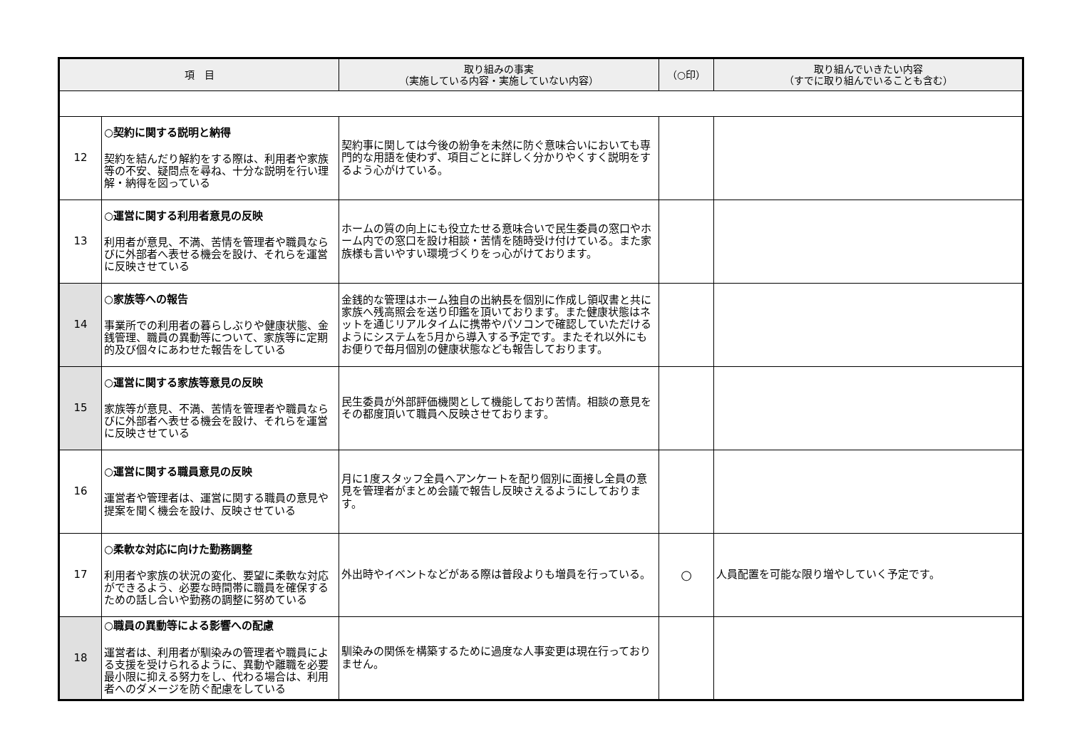| 項 目 | | 取り組みの事実 （実施している内容・実施していない内容） | （○印） | 取り組んでいきたい内容 （すでに取り組んでいることも含む） |
| --- | --- | --- | --- | --- |
| 12 | ○契約に関する説明と納得 契約を結んだり解約をする際は、利用者や家族等の不安、疑問点を尋ね、十分な説明を行い理解・納得を図っている | 契約事に関しては今後の紛争を未然に防ぐ意味合いにおいても専門的な用語を使わず、項目ごとに詳しく分かりやくすく説明をするよう心がけている。 | | |
| 13 | ○運営に関する利用者意見の反映 利用者が意見、不満、苦情を管理者や職員ならびに外部者へ表せる機会を設け、それらを運営に反映させている | ホームの質の向上にも役立たせる意味合いで民生委員の窓口やホーム内での窓口を設け相談・苦情を随時受け付けている。また家族様も言いやすい環境づくりをっ心がけております。 | | |
| 14 | ○家族等への報告 事業所での利用者の暮らしぶりや健康状態、金銭管理、職員の異動等について、家族等に定期的及び個々にあわせた報告をしている | 金銭的な管理はホーム独自の出納長を個別に作成し領収書と共に家族へ残高照会を送り印鑑を頂いております。また健康状態はネットを通じリアルタイムに携帯やパソコンで確認していただけるようにシステムを5月から導入する予定です。またそれ以外にもお便りで毎月個別の健康状態なども報告しております。 | | |
| 15 | ○運営に関する家族等意見の反映 家族等が意見、不満、苦情を管理者や職員ならびに外部者へ表せる機会を設け、それらを運営に反映させている | 民生委員が外部評価機関として機能しており苦情。相談の意見をその都度頂いて職員へ反映させております。 | | |
| 16 | ○運営に関する職員意見の反映 運営者や管理者は、運営に関する職員の意見や提案を聞く機会を設け、反映させている | 月に1度スタッフ全員へアンケートを配り個別に面接し全員の意見を管理者がまとめ会議で報告し反映さえるようにしております。 | | |
| 17 | ○柔軟な対応に向けた勤務調整 利用者や家族の状況の変化、要望に柔軟な対応ができるよう、必要な時間帯に職員を確保するための話し合いや勤務の調整に努めている | 外出時やイベントなどがある際は普段よりも増員を行っている。 | ○ | 人員配置を可能な限り増やしていく予定です。 |
| 18 | ○職員の異動等による影響への配慮 運営者は、利用者が馴染みの管理者や職員による支援を受けられるように、異動や離職を必要最小限に抑える努力をし、代わる場合は、利用者へのダメージを防ぐ配慮をしている | 馴染みの関係を構築するために過度な人事変更は現在行っておりません。 | | |